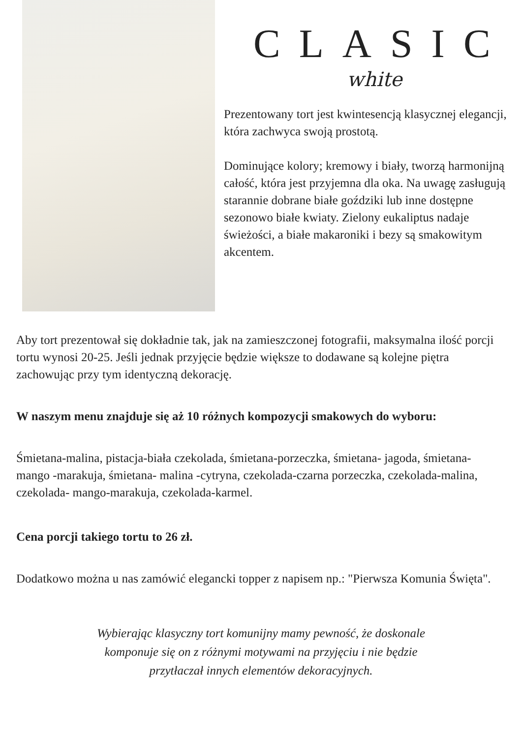CLASIC
white
Prezentowany tort jest kwintesencją klasycznej elegancji, która zachwyca swoją prostotą.
Dominujące kolory; kremowy i biały, tworzą harmonijną całość, która jest przyjemna dla oka. Na uwagę zasługują starannie dobrane białe goździki lub inne dostępne sezonowo białe kwiaty. Zielony eukaliptus nadaje świeżości, a białe makaroniki i bezy są smakowitym akcentem.
Aby tort prezentował się dokładnie tak, jak na zamieszczonej fotografii, maksymalna ilość porcji tortu wynosi 20-25. Jeśli jednak przyjęcie będzie większe to dodawane są kolejne piętra zachowując przy tym identyczną dekorację.
W naszym menu znajduje się aż 10 różnych kompozycji smakowych do wyboru:
Śmietana-malina, pistacja-biała czekolada, śmietana-porzeczka, śmietana- jagoda, śmietana- mango -marakuja, śmietana- malina -cytryna, czekolada-czarna porzeczka, czekolada-malina, czekolada- mango-marakuja, czekolada-karmel.
Cena porcji takiego tortu to 26 zł.
Dodatkowo można u nas zamówić elegancki topper z napisem np.: "Pierwsza Komunia Święta".
Wybierając klasyczny tort komunijny mamy pewność, że doskonale komponuje się on z różnymi motywami na przyjęciu i nie będzie przytłaczał innych elementów dekoracyjnych.